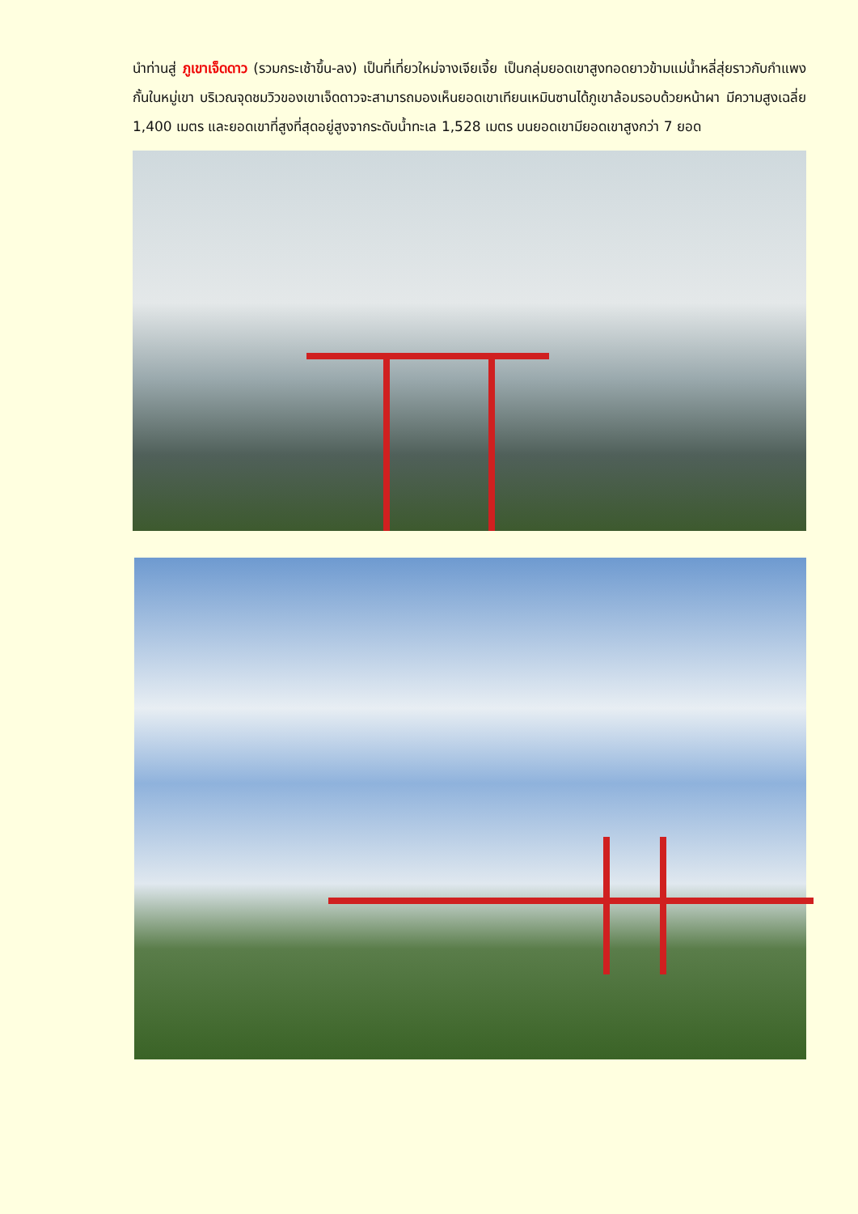นำท่านสู่ ภูเขาเจ็ดดาว (รวมกระเช้าขึ้น-ลง) เป็นที่เที่ยวใหม่จางเจียเจี้ย เป็นกลุ่มยอดเขาสูงทอดยาวข้ามแม่น้ำหลี่สุ่ยราวกับกำแพงกั้นในหมู่เขา บริเวณจุดชมวิวของเขาเจ็ดดาวจะสามารถมองเห็นยอดเขาเทียนเหมินซานได้ภูเขาล้อมรอบด้วยหน้าผา มีความสูงเฉลี่ย 1,400 เมตร และยอดเขาที่สูงที่สุดอยู่สูงจากระดับน้ำทะเล 1,528 เมตร บนยอดเขามียอดเขาสูงกว่า 7 ยอด